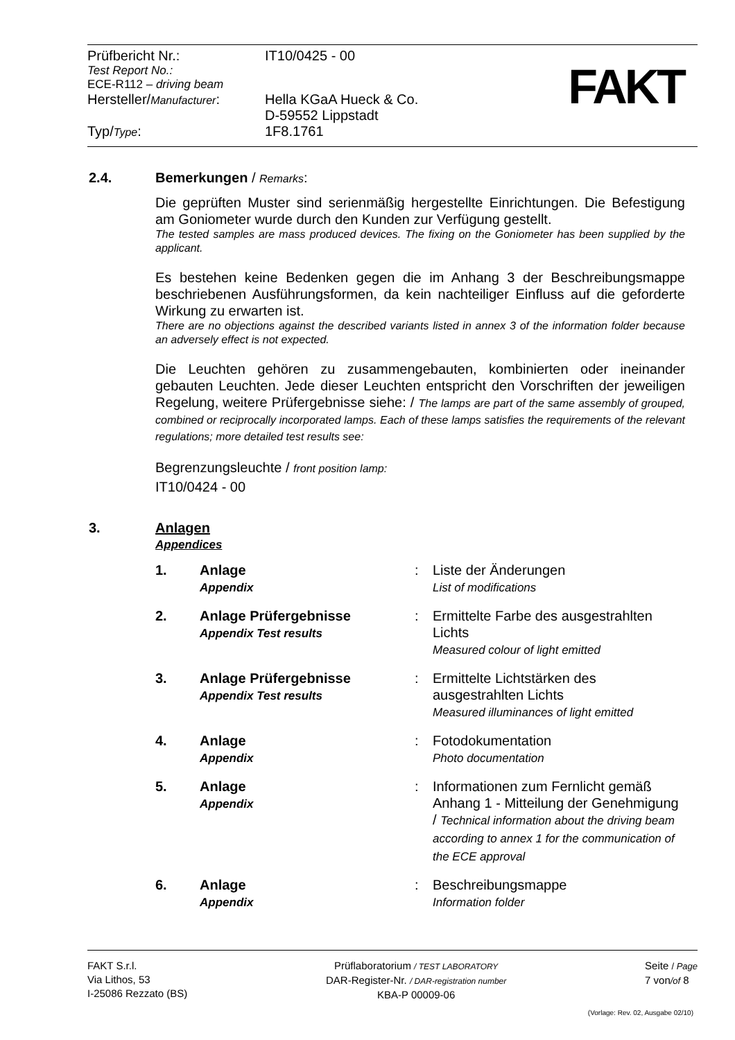| Prüfbericht Nr.: | IT10/0425 - 00 |
| Test Report No.: ECE-R112 – driving beam | |
| Hersteller/ Manufacturer : | Hella KGaA Hueck & Co. D-59552 Lippstadt |
| Typ/ Type : | 1F8.1761 |
FAKT
2.4. Bemerkungen / Remarks:
Die geprüften Muster sind serienmäßig hergestellte Einrichtungen. Die Befestigung am Goniometer wurde durch den Kunden zur Verfügung gestellt.
The tested samples are mass produced devices. The fixing on the Goniometer has been supplied by the applicant.
Es bestehen keine Bedenken gegen die im Anhang 3 der Beschreibungsmappe beschriebenen Ausführungsformen, da kein nachteiliger Einfluss auf die geforderte Wirkung zu erwarten ist.
There are no objections against the described variants listed in annex 3 of the information folder because an adversely effect is not expected.
Die Leuchten gehören zu zusammengebauten, kombinierten oder ineinander gebauten Leuchten. Jede dieser Leuchten entspricht den Vorschriften der jeweiligen Regelung, weitere Prüfergebnisse siehe: / The lamps are part of the same assembly of grouped, combined or reciprocally incorporated lamps. Each of these lamps satisfies the requirements of the relevant regulations; more detailed test results see:
Begrenzungsleuchte / front position lamp:
IT10/0424 - 00
3. Anlagen
Appendices
| 1. | Anlage Appendix | : | Liste der Änderungen List of modifications |
| 2. | Anlage Prüfergebnisse Appendix Test results | : | Ermittelte Farbe des ausgestrahlten Lichts Measured colour of light emitted |
| 3. | Anlage Prüfergebnisse Appendix Test results | : | Ermittelte Lichtstärken des ausgestrahlten Lichts Measured illuminances of light emitted |
| 4. | Anlage Appendix | : | Fotodokumentation Photo documentation |
| 5. | Anlage Appendix | : | Informationen zum Fernlicht gemäß Anhang 1 - Mitteilung der Genehmigung / Technical information about the driving beam according to annex 1 for the communication of the ECE approval |
| 6. | Anlage Appendix | : | Beschreibungsmappe Information folder |
FAKT S.r.l.
Via Lithos, 53
I-25086 Rezzato (BS)
Prüflaboratorium / TEST LABORATORY
DAR-Register-Nr. / DAR-registration number
KBA-P 00009-06
Seite / Page
7 von/of 8
(Vorlage: Rev. 02, Ausgabe 02/10)